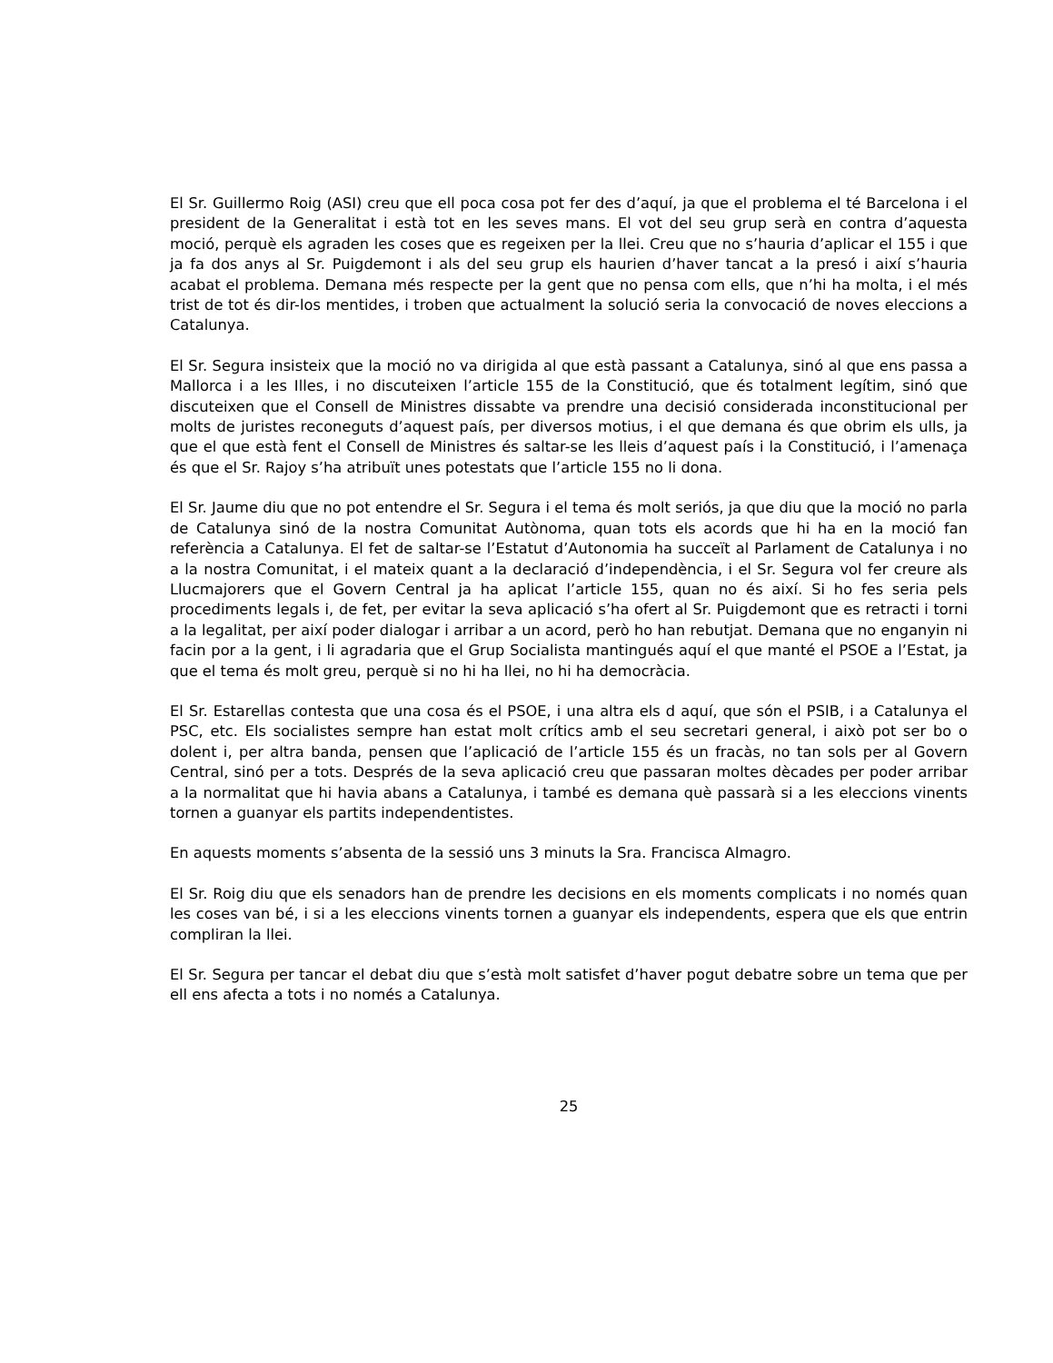El Sr. Guillermo Roig (ASI) creu que ell poca cosa pot fer des d’aquí, ja que el problema el té Barcelona i el president de la Generalitat i està tot en les seves mans. El vot del seu grup serà en contra d’aquesta moció, perquè els agraden les coses que es regeixen per la llei. Creu que no s’hauria d’aplicar el 155 i que ja fa dos anys al Sr. Puigdemont i als del seu grup els haurien d’haver tancat a la presó i així s’hauria acabat el problema. Demana més respecte per la gent que no pensa com ells, que n’hi ha molta, i el més trist de tot és dir-los mentides, i troben que actualment la solució seria la convocació de noves eleccions a Catalunya.
El Sr. Segura insisteix que la moció no va dirigida al que està passant a Catalunya, sinó al que ens passa a Mallorca i a les Illes, i no discuteixen l’article 155 de la Constitució, que és totalment legítim, sinó que discuteixen que el Consell de Ministres dissabte va prendre una decisió considerada inconstitucional per molts de juristes reconeguts d’aquest país, per diversos motius, i el que demana és que obrim els ulls, ja que el que està fent el Consell de Ministres és saltar-se les lleis d’aquest país i la Constitució, i l’amenaça és que el Sr. Rajoy s’ha atribuït unes potestats que l’article 155 no li dona.
El Sr. Jaume diu que no pot entendre el Sr. Segura i el tema és molt seriós, ja que diu que la moció no parla de Catalunya sinó de la nostra Comunitat Autònoma, quan tots els acords que hi ha en la moció fan referència a Catalunya. El fet de saltar-se l’Estatut d’Autonomia ha succeït al Parlament de Catalunya i no a la nostra Comunitat, i el mateix quant a la declaració d’independència, i el Sr. Segura vol fer creure als Llucmajorers que el Govern Central ja ha aplicat l’article 155, quan no és així. Si ho fes seria pels procediments legals i, de fet, per evitar la seva aplicació s’ha ofert al Sr. Puigdemont que es retracti i torni a la legalitat, per així poder dialogar i arribar a un acord, però ho han rebutjat. Demana que no enganyin ni facin por a la gent, i li agradaria que el Grup Socialista mantingués aquí el que manté el PSOE a l’Estat, ja que el tema és molt greu, perquè si no hi ha llei, no hi ha democràcia.
El Sr. Estarellas contesta que una cosa és el PSOE, i una altra els d aquí, que són el PSIB, i a Catalunya el PSC, etc. Els socialistes sempre han estat molt crítics amb el seu secretari general, i això pot ser bo o dolent i, per altra banda, pensen que l’aplicació de l’article 155 és un fracàs, no tan sols per al Govern Central, sinó per a tots. Després de la seva aplicació creu que passaran moltes dècades per poder arribar a la normalitat que hi havia abans a Catalunya, i també es demana què passarà si a les eleccions vinents tornen a guanyar els partits independentistes.
En aquests moments s’absenta de la sessió uns 3 minuts la Sra. Francisca Almagro.
El Sr. Roig diu que els senadors han de prendre les decisions en els moments complicats i no només quan les coses van bé, i si a les eleccions vinents tornen a guanyar els independents, espera que els que entrin compliran la llei.
El Sr. Segura per tancar el debat diu que s’està molt satisfet d’haver pogut debatre sobre un tema que per ell ens afecta a tots i no només a Catalunya.
25